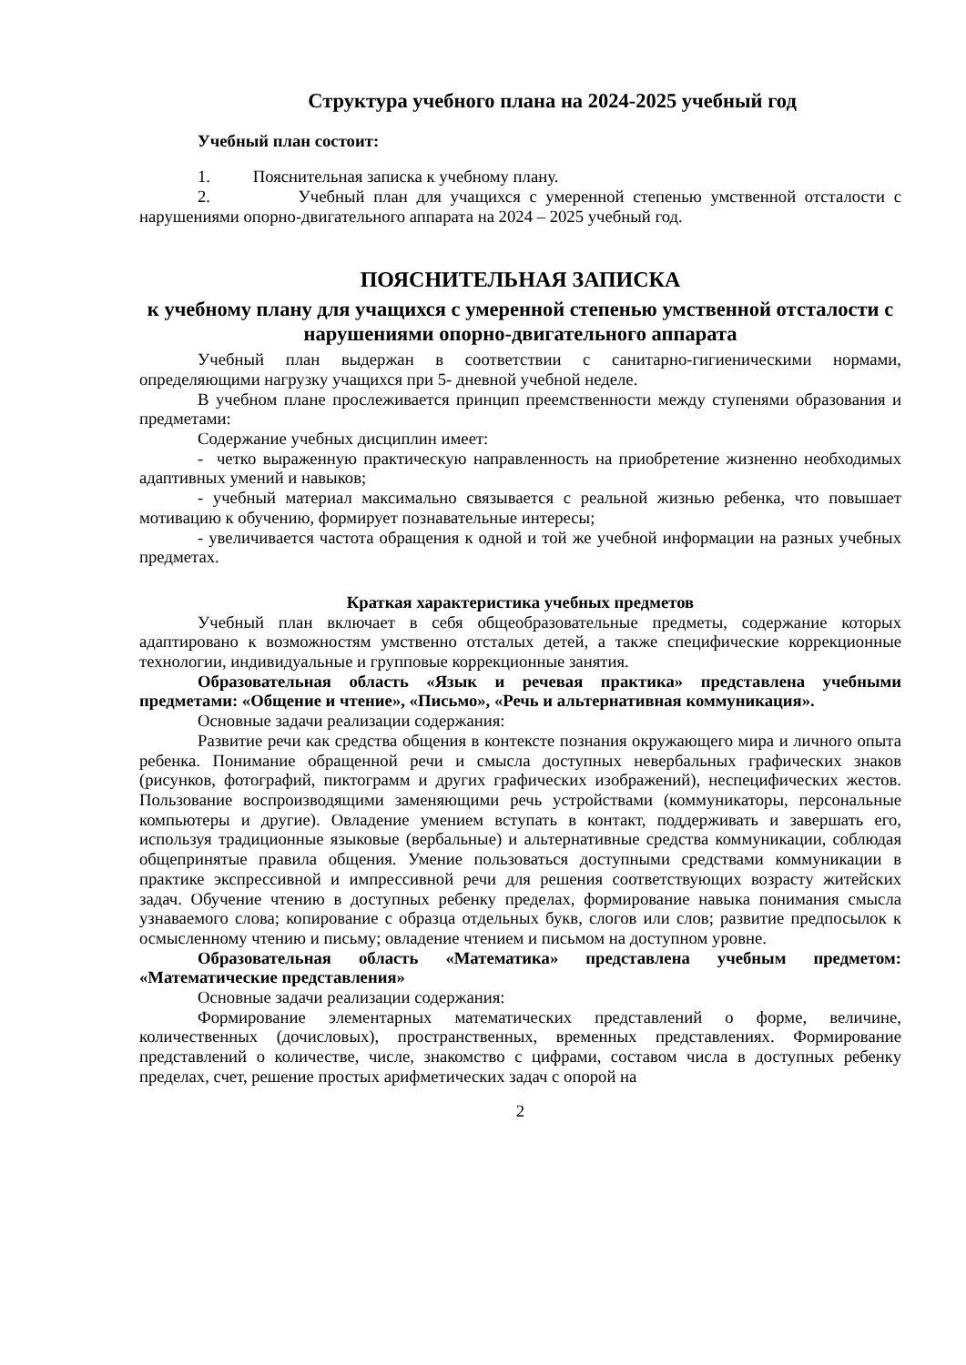Структура учебного плана на 2024-2025 учебный год
Учебный план состоит:
1. Пояснительная записка к учебному плану.
2. Учебный план для учащихся с умеренной степенью умственной отсталости с нарушениями опорно-двигательного аппарата на 2024 – 2025 учебный год.
ПОЯСНИТЕЛЬНАЯ ЗАПИСКА
к учебному плану для учащихся с умеренной степенью умственной отсталости с нарушениями опорно-двигательного аппарата
Учебный план выдержан в соответствии с санитарно-гигиеническими нормами, определяющими нагрузку учащихся при 5- дневной учебной неделе.
В учебном плане прослеживается принцип преемственности между ступенями образования и предметами:
Содержание учебных дисциплин имеет:
- четко выраженную практическую направленность на приобретение жизненно необходимых адаптивных умений и навыков;
- учебный материал максимально связывается с реальной жизнью ребенка, что повышает мотивацию к обучению, формирует познавательные интересы;
- увеличивается частота обращения к одной и той же учебной информации на разных учебных предметах.
Краткая характеристика учебных предметов
Учебный план включает в себя общеобразовательные предметы, содержание которых адаптировано к возможностям умственно отсталых детей, а также специфические коррекционные технологии, индивидуальные и групповые коррекционные занятия.
Образовательная область «Язык и речевая практика» представлена учебными предметами: «Общение и чтение», «Письмо», «Речь и альтернативная коммуникация».
Основные задачи реализации содержания:
Развитие речи как средства общения в контексте познания окружающего мира и личного опыта ребенка. Понимание обращенной речи и смысла доступных невербальных графических знаков (рисунков, фотографий, пиктограмм и других графических изображений), неспецифических жестов. Пользование воспроизводящими заменяющими речь устройствами (коммуникаторы, персональные компьютеры и другие). Овладение умением вступать в контакт, поддерживать и завершать его, используя традиционные языковые (вербальные) и альтернативные средства коммуникации, соблюдая общепринятые правила общения. Умение пользоваться доступными средствами коммуникации в практике экспрессивной и импрессивной речи для решения соответствующих возрасту житейских задач. Обучение чтению в доступных ребенку пределах, формирование навыка понимания смысла узнаваемого слова; копирование с образца отдельных букв, слогов или слов; развитие предпосылок к осмысленному чтению и письму; овладение чтением и письмом на доступном уровне.
Образовательная область «Математика» представлена учебным предметом: «Математические представления»
Основные задачи реализации содержания:
Формирование элементарных математических представлений о форме, величине, количественных (дочисловых), пространственных, временных представлениях. Формирование представлений о количестве, числе, знакомство с цифрами, составом числа в доступных ребенку пределах, счет, решение простых арифметических задач с опорой на
2